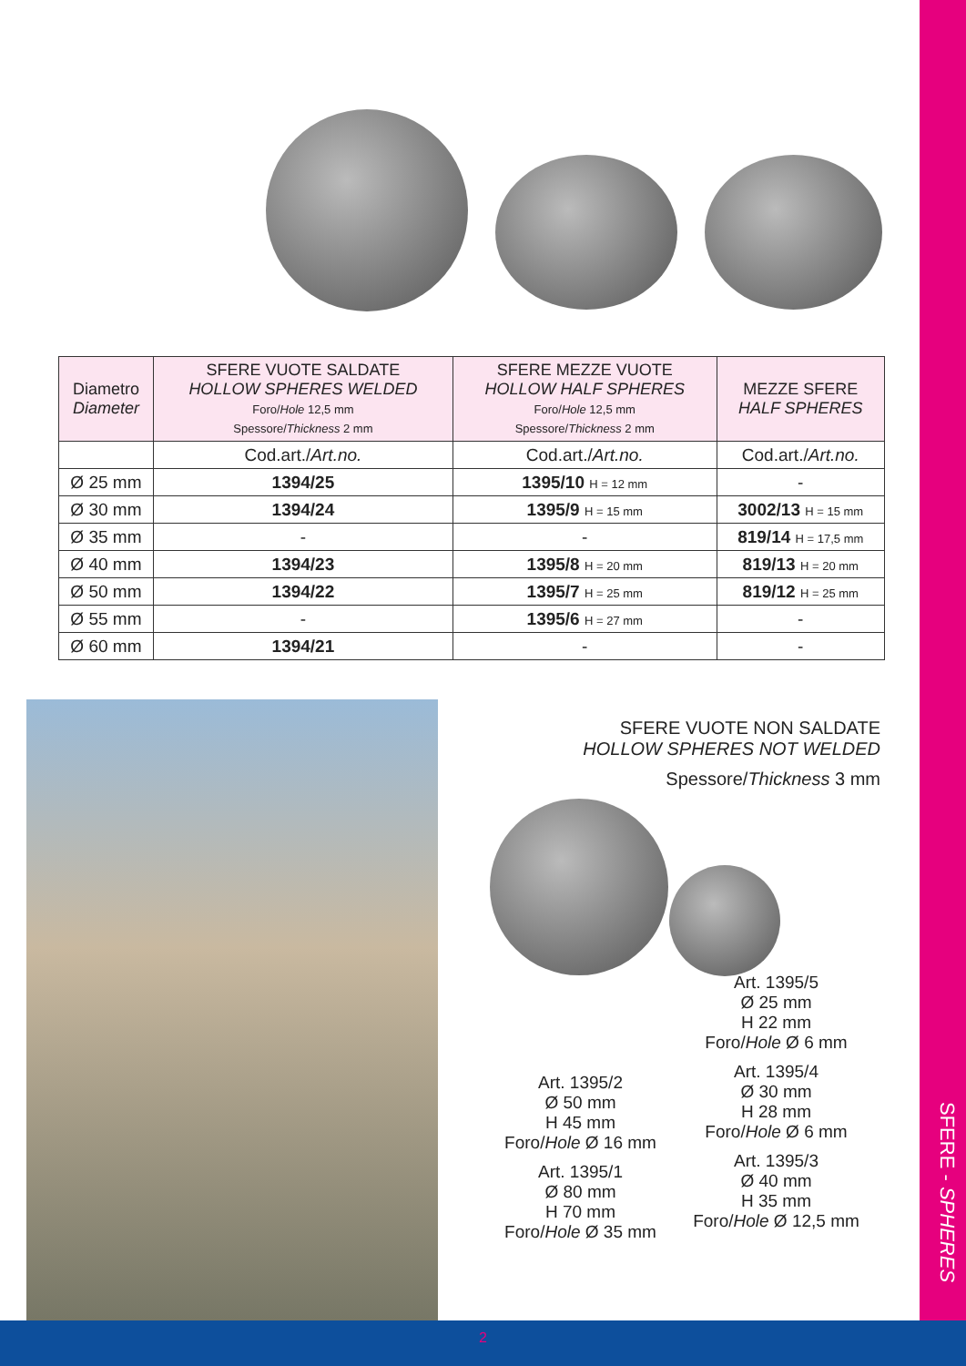| Diametro Diameter | SFERE VUOTE SALDATE HOLLOW SPHERES WELDED Foro/ Hole 12,5 mm Spessore/ Thickness 2 mm | SFERE MEZZE VUOTE HOLLOW HALF SPHERES Foro/ Hole 12,5 mm Spessore/ Thickness 2 mm | MEZZE SFERE HALF SPHERES |
| --- | --- | --- | --- |
| | Cod.art./ Art.no. | Cod.art./ Art.no. | Cod.art./ Art.no. |
| Ø 25 mm | 1394/25 | 1395/10 H = 12 mm | - |
| Ø 30 mm | 1394/24 | 1395/9 H = 15 mm | 3002/13 H = 15 mm |
| Ø 35 mm | - | - | 819/14 H = 17,5 mm |
| Ø 40 mm | 1394/23 | 1395/8 H = 20 mm | 819/13 H = 20 mm |
| Ø 50 mm | 1394/22 | 1395/7 H = 25 mm | 819/12 H = 25 mm |
| Ø 55 mm | - | 1395/6 H = 27 mm | - |
| Ø 60 mm | 1394/21 | - | - |
SFERE VUOTE NON SALDATE
HOLLOW SPHERES NOT WELDED
Spessore/Thickness 3 mm
Art. 1395/2
Ø 50 mm
H 45 mm
Foro/Hole Ø 16 mm
Art. 1395/1
Ø 80 mm
H 70 mm
Foro/Hole Ø 35 mm
Art. 1395/5
Ø 25 mm
H 22 mm
Foro/Hole Ø 6 mm
Art. 1395/4
Ø 30 mm
H 28 mm
Foro/Hole Ø 6 mm
Art. 1395/3
Ø 40 mm
H 35 mm
Foro/Hole Ø 12,5 mm
SFERE - SPHERES
2